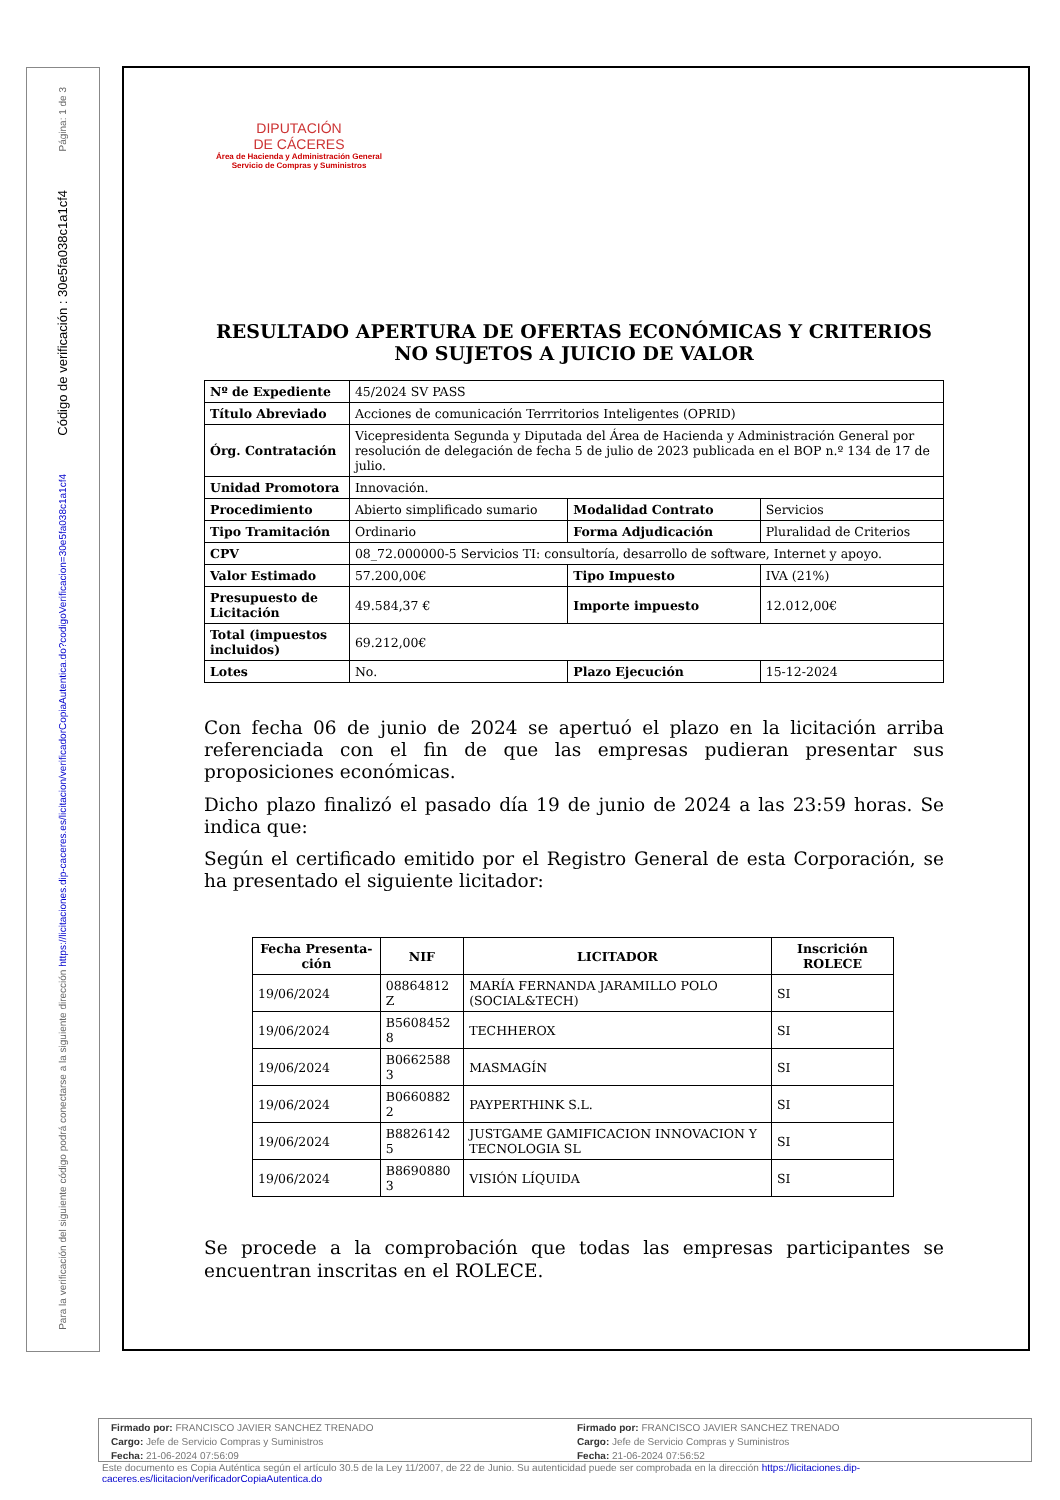Página: 1 de 3
Código de verificación : 30e5fa038c1a1cf4
Para la verificación del siguiente código podrá conectarse a la siguiente dirección https://licitaciones.dip-caceres.es/licitacion/verificadorCopiaAutentica.do?codigoVerificacion=30e5fa038c1a1cf4
DIPUTACIÓN
DE CÁCERES
Área de Hacienda y Administración General
Servicio de Compras y Suministros
RESULTADO APERTURA DE OFERTAS ECONÓMICAS Y CRITERIOS NO SUJETOS A JUICIO DE VALOR
| Nº de Expediente | 45/2024 SV PASS | | |
| Título Abreviado | Acciones de comunicación Terrritorios Inteligentes (OPRID) | | |
| Órg. Contratación | Vicepresidenta Segunda y Diputada del Área de Hacienda y Administración General por resolución de delegación de fecha 5 de julio de 2023 publicada en el BOP n.º 134 de 17 de julio. | | |
| Unidad Promotora | Innovación. | | |
| Procedimiento | Abierto simplificado sumario | Modalidad Contrato | Servicios |
| Tipo Tramitación | Ordinario | Forma Adjudicación | Pluralidad de Criterios |
| CPV | 08_72.000000-5 Servicios TI: consultoría, desarrollo de software, Internet y apoyo. | | |
| Valor Estimado | 57.200,00€ | Tipo Impuesto | IVA (21%) |
| Presupuesto de Licitación | 49.584,37 € | Importe impuesto | 12.012,00€ |
| Total (impuestos incluidos) | 69.212,00€ | | |
| Lotes | No. | Plazo Ejecución | 15-12-2024 |
Con fecha 06 de junio de 2024 se apertuó el plazo en la licitación arriba referenciada con el fin de que las empresas pudieran presentar sus proposiciones económicas.
Dicho plazo finalizó el pasado día 19 de junio de 2024 a las 23:59 horas. Se indica que:
Según el certificado emitido por el Registro General de esta Corporación, se ha presentado el siguiente licitador:
| Fecha Presenta-ción | NIF | LICITADOR | Inscrición ROLECE |
| --- | --- | --- | --- |
| 19/06/2024 | 08864812 Z | MARÍA FERNANDA JARAMILLO POLO (SOCIAL&TECH) | SI |
| 19/06/2024 | B5608452 8 | TECHHEROX | SI |
| 19/06/2024 | B0662588 3 | MASMAGÍN | SI |
| 19/06/2024 | B0660882 2 | PAYPERTHINK S.L. | SI |
| 19/06/2024 | B8826142 5 | JUSTGAME GAMIFICACION INNOVACION Y TECNOLOGIA SL | SI |
| 19/06/2024 | B8690880 3 | VISIÓN LÍQUIDA | SI |
Se procede a la comprobación que todas las empresas participantes se encuentran inscritas en el ROLECE.
Firmado por: FRANCISCO JAVIER SANCHEZ TRENADO
Cargo: Jefe de Servicio Compras y Suministros
Fecha: 21-06-2024 07:56:09
Firmado por: FRANCISCO JAVIER SANCHEZ TRENADO
Cargo: Jefe de Servicio Compras y Suministros
Fecha: 21-06-2024 07:56:52
Este documento es Copia Auténtica según el artículo 30.5 de la Ley 11/2007, de 22 de Junio. Su autenticidad puede ser comprobada en la dirección https://licitaciones.dip-caceres.es/licitacion/verificadorCopiaAutentica.do